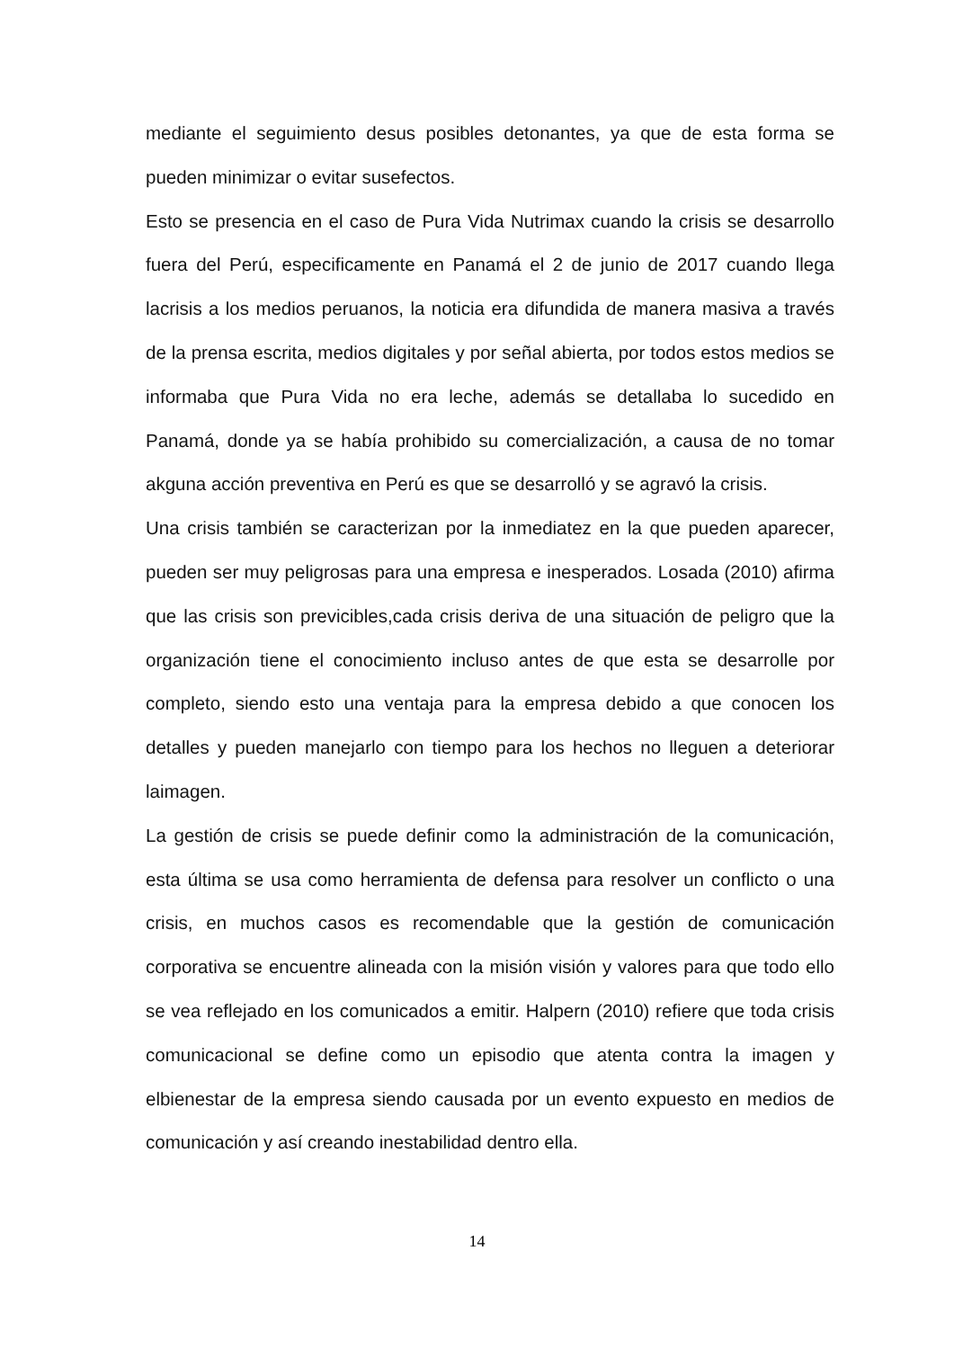mediante el seguimiento desus posibles detonantes, ya que de esta forma se pueden minimizar o evitar susefectos.
Esto se presencia en el caso de Pura Vida Nutrimax cuando la crisis se desarrollo fuera del Perú, especificamente en Panamá el 2 de junio de 2017 cuando llega lacrisis a los medios peruanos, la noticia era difundida de manera masiva a través de la prensa escrita, medios digitales y por señal abierta, por todos estos medios se informaba que Pura Vida no era leche, además se detallaba lo sucedido en Panamá, donde ya se había prohibido su comercialización, a causa de no tomar akguna acción preventiva en Perú es que se desarrolló y se agravó la crisis.
Una crisis también se caracterizan por la inmediatez en la que pueden aparecer, pueden ser muy peligrosas para una empresa e inesperados. Losada (2010) afirma que las crisis son previcibles,cada crisis deriva de una situación de peligro que la organización tiene el conocimiento incluso antes de que esta se desarrolle por completo, siendo esto una ventaja para la empresa debido a que conocen los detalles y pueden manejarlo con tiempo para los hechos no lleguen a deteriorar laimagen.
La gestión de crisis se puede definir como la administración de la comunicación, esta última se usa como herramienta de defensa para resolver un conflicto o una crisis, en muchos casos es recomendable que la gestión de comunicación corporativa se encuentre alineada con la misión visión y valores para que todo ello se vea reflejado en los comunicados a emitir. Halpern (2010) refiere que toda crisis comunicacional se define como un episodio que atenta contra la imagen y elbienestar de la empresa siendo causada por un evento expuesto en medios de comunicación y así creando inestabilidad dentro ella.
14